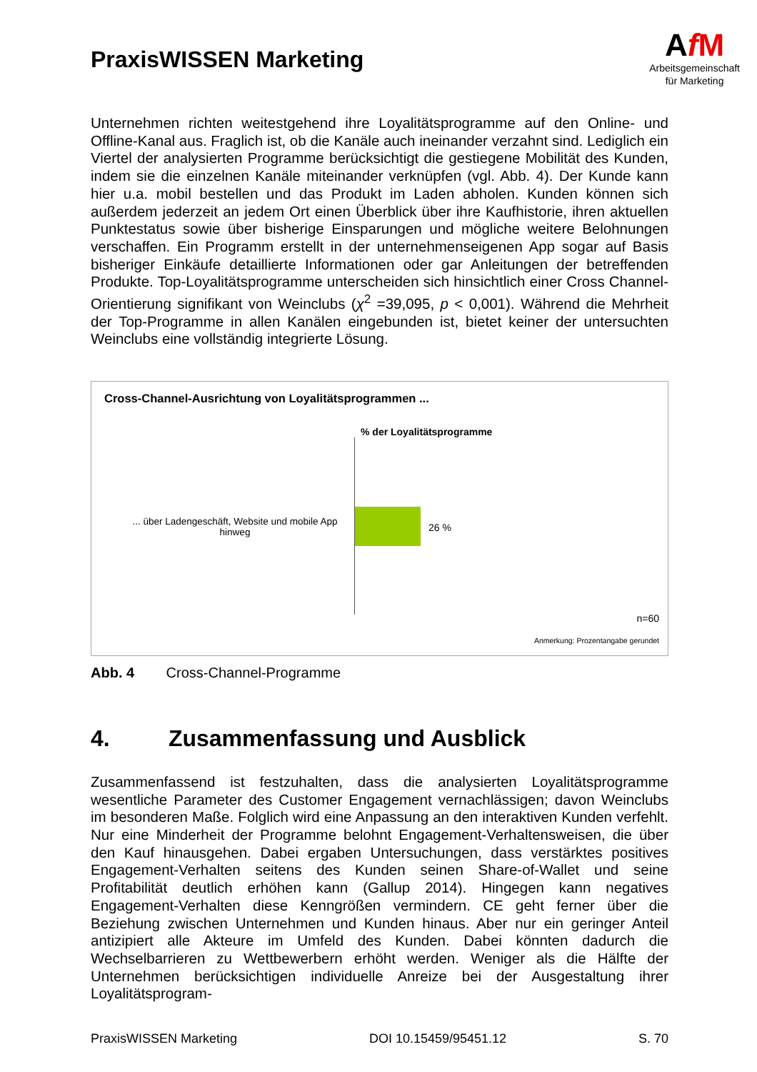PraxisWISSEN Marketing
AfM
Arbeitsgemeinschaft
für Marketing
Unternehmen richten weitestgehend ihre Loyalitätsprogramme auf den Online- und Offline-Kanal aus. Fraglich ist, ob die Kanäle auch ineinander verzahnt sind. Lediglich ein Viertel der analysierten Programme berücksichtigt die gestiegene Mobilität des Kunden, indem sie die einzelnen Kanäle miteinander verknüpfen (vgl. Abb. 4). Der Kunde kann hier u.a. mobil bestellen und das Produkt im Laden abholen. Kunden können sich außerdem jederzeit an jedem Ort einen Überblick über ihre Kaufhistorie, ihren aktuellen Punktestatus sowie über bisherige Einsparungen und mögliche weitere Belohnungen verschaffen. Ein Programm erstellt in der unternehmenseigenen App sogar auf Basis bisheriger Einkäufe detaillierte Informationen oder gar Anleitungen der betreffenden Produkte. Top-Loyalitätsprogramme unterscheiden sich hinsichtlich einer Cross Channel-Orientierung signifikant von Weinclubs (χ<sup>2</sup> =39,095, p < 0,001). Während die Mehrheit der Top-Programme in allen Kanälen eingebunden ist, bietet keiner der untersuchten Weinclubs eine vollständig integrierte Lösung.
Cross-Channel-Ausrichtung von Loyalitätsprogrammen ...
% der Loyalitätsprogramme
... über Ladengeschäft, Website und mobile App hinweg
26 %
n=60
Anmerkung: Prozentangabe gerundet
Abb. 4 Cross-Channel-Programme
4. Zusammenfassung und Ausblick
Zusammenfassend ist festzuhalten, dass die analysierten Loyalitätsprogramme wesentliche Parameter des Customer Engagement vernachlässigen; davon Weinclubs im besonderen Maße. Folglich wird eine Anpassung an den interaktiven Kunden verfehlt. Nur eine Minderheit der Programme belohnt Engagement-Verhaltensweisen, die über den Kauf hinausgehen. Dabei ergaben Untersuchungen, dass verstärktes positives Engagement-Verhalten seitens des Kunden seinen Share-of-Wallet und seine Profitabilität deutlich erhöhen kann (Gallup 2014). Hingegen kann negatives Engagement-Verhalten diese Kenngrößen vermindern. CE geht ferner über die Beziehung zwischen Unternehmen und Kunden hinaus. Aber nur ein geringer Anteil antizipiert alle Akteure im Umfeld des Kunden. Dabei könnten dadurch die Wechselbarrieren zu Wettbewerbern erhöht werden. Weniger als die Hälfte der Unternehmen berücksichtigen individuelle Anreize bei der Ausgestaltung ihrer Loyalitätsprogram-
PraxisWISSEN Marketing DOI 10.15459/95451.12 S. 70